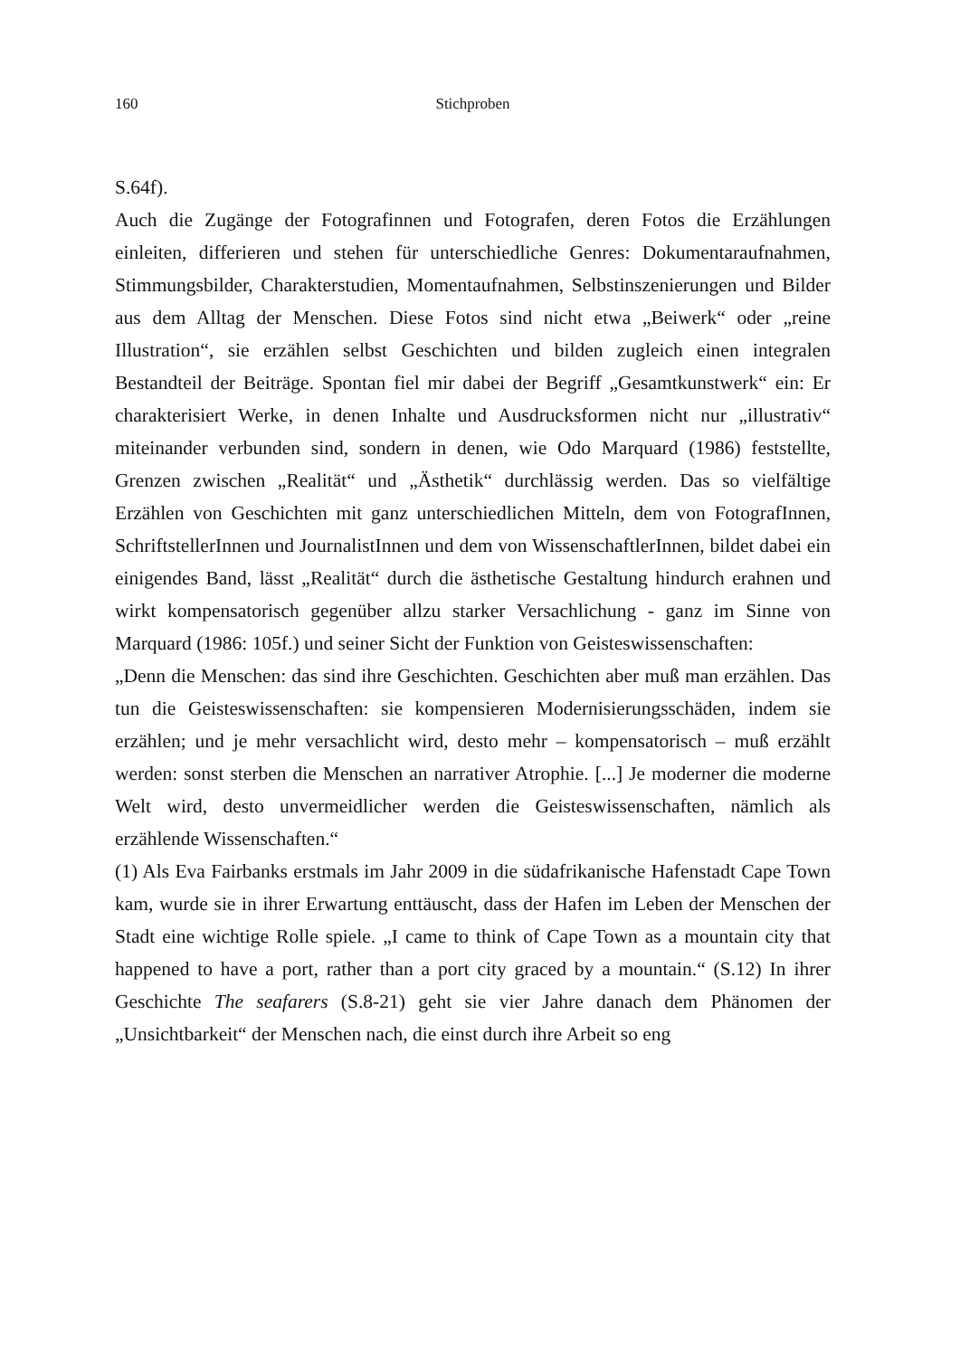160 Stichproben
S.64f).
Auch die Zugänge der Fotografinnen und Fotografen, deren Fotos die Erzählungen einleiten, differieren und stehen für unterschiedliche Genres: Dokumentaraufnahmen, Stimmungsbilder, Charakterstudien, Momentaufnahmen, Selbstinszenierungen und Bilder aus dem Alltag der Menschen. Diese Fotos sind nicht etwa „Beiwerk“ oder „reine Illustration“, sie erzählen selbst Geschichten und bilden zugleich einen integralen Bestandteil der Beiträge. Spontan fiel mir dabei der Begriff „Gesamtkunstwerk“ ein: Er charakterisiert Werke, in denen Inhalte und Ausdrucksformen nicht nur „illustrativ“ miteinander verbunden sind, sondern in denen, wie Odo Marquard (1986) feststellte, Grenzen zwischen „Realität“ und „Ästhetik“ durchlässig werden. Das so vielfältige Erzählen von Geschichten mit ganz unterschiedlichen Mitteln, dem von FotografInnen, SchriftstellerInnen und JournalistInnen und dem von WissenschaftlerInnen, bildet dabei ein einigendes Band, lässt „Realität“ durch die ästhetische Gestaltung hindurch erahnen und wirkt kompensatorisch gegenüber allzu starker Versachlichung - ganz im Sinne von Marquard (1986: 105f.) und seiner Sicht der Funktion von Geisteswissenschaften:
„Denn die Menschen: das sind ihre Geschichten. Geschichten aber muß man erzählen. Das tun die Geisteswissenschaften: sie kompensieren Modernisierungsschäden, indem sie erzählen; und je mehr versachlicht wird, desto mehr – kompensatorisch – muß erzählt werden: sonst sterben die Menschen an narrativer Atrophie. [...] Je moderner die moderne Welt wird, desto unvermeidlicher werden die Geisteswissenschaften, nämlich als erzählende Wissenschaften.“
(1) Als Eva Fairbanks erstmals im Jahr 2009 in die südafrikanische Hafenstadt Cape Town kam, wurde sie in ihrer Erwartung enttäuscht, dass der Hafen im Leben der Menschen der Stadt eine wichtige Rolle spiele. „I came to think of Cape Town as a mountain city that happened to have a port, rather than a port city graced by a mountain.“ (S.12) In ihrer Geschichte The seafarers (S.8-21) geht sie vier Jahre danach dem Phänomen der „Unsichtbarkeit“ der Menschen nach, die einst durch ihre Arbeit so eng